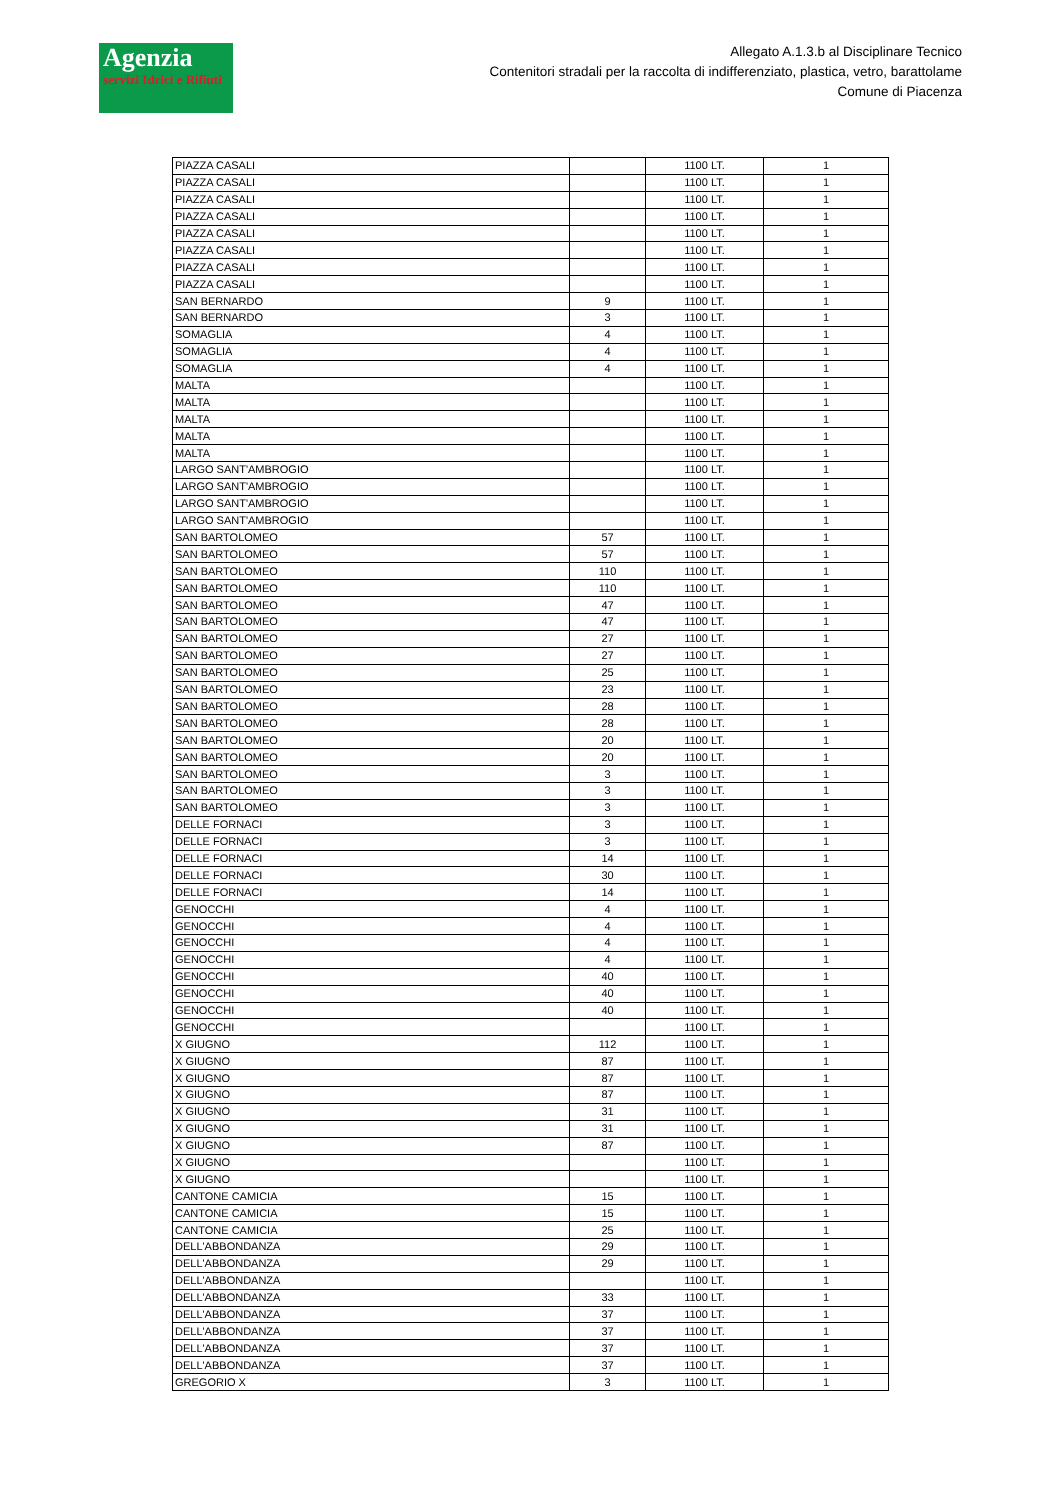Agenzia
servizi Idrici e Rifiuti
Allegato A.1.3.b al Disciplinare Tecnico
Contenitori stradali per la raccolta di indifferenziato, plastica, vetro, barattolame
Comune di Piacenza
| PIAZZA CASALI | | 1100 LT. | 1 |
| PIAZZA CASALI | | 1100 LT. | 1 |
| PIAZZA CASALI | | 1100 LT. | 1 |
| PIAZZA CASALI | | 1100 LT. | 1 |
| PIAZZA CASALI | | 1100 LT. | 1 |
| PIAZZA CASALI | | 1100 LT. | 1 |
| PIAZZA CASALI | | 1100 LT. | 1 |
| PIAZZA CASALI | | 1100 LT. | 1 |
| SAN BERNARDO | 9 | 1100 LT. | 1 |
| SAN BERNARDO | 3 | 1100 LT. | 1 |
| SOMAGLIA | 4 | 1100 LT. | 1 |
| SOMAGLIA | 4 | 1100 LT. | 1 |
| SOMAGLIA | 4 | 1100 LT. | 1 |
| MALTA | | 1100 LT. | 1 |
| MALTA | | 1100 LT. | 1 |
| MALTA | | 1100 LT. | 1 |
| MALTA | | 1100 LT. | 1 |
| MALTA | | 1100 LT. | 1 |
| LARGO SANT'AMBROGIO | | 1100 LT. | 1 |
| LARGO SANT'AMBROGIO | | 1100 LT. | 1 |
| LARGO SANT'AMBROGIO | | 1100 LT. | 1 |
| LARGO SANT'AMBROGIO | | 1100 LT. | 1 |
| SAN BARTOLOMEO | 57 | 1100 LT. | 1 |
| SAN BARTOLOMEO | 57 | 1100 LT. | 1 |
| SAN BARTOLOMEO | 110 | 1100 LT. | 1 |
| SAN BARTOLOMEO | 110 | 1100 LT. | 1 |
| SAN BARTOLOMEO | 47 | 1100 LT. | 1 |
| SAN BARTOLOMEO | 47 | 1100 LT. | 1 |
| SAN BARTOLOMEO | 27 | 1100 LT. | 1 |
| SAN BARTOLOMEO | 27 | 1100 LT. | 1 |
| SAN BARTOLOMEO | 25 | 1100 LT. | 1 |
| SAN BARTOLOMEO | 23 | 1100 LT. | 1 |
| SAN BARTOLOMEO | 28 | 1100 LT. | 1 |
| SAN BARTOLOMEO | 28 | 1100 LT. | 1 |
| SAN BARTOLOMEO | 20 | 1100 LT. | 1 |
| SAN BARTOLOMEO | 20 | 1100 LT. | 1 |
| SAN BARTOLOMEO | 3 | 1100 LT. | 1 |
| SAN BARTOLOMEO | 3 | 1100 LT. | 1 |
| SAN BARTOLOMEO | 3 | 1100 LT. | 1 |
| DELLE FORNACI | 3 | 1100 LT. | 1 |
| DELLE FORNACI | 3 | 1100 LT. | 1 |
| DELLE FORNACI | 14 | 1100 LT. | 1 |
| DELLE FORNACI | 30 | 1100 LT. | 1 |
| DELLE FORNACI | 14 | 1100 LT. | 1 |
| GENOCCHI | 4 | 1100 LT. | 1 |
| GENOCCHI | 4 | 1100 LT. | 1 |
| GENOCCHI | 4 | 1100 LT. | 1 |
| GENOCCHI | 4 | 1100 LT. | 1 |
| GENOCCHI | 40 | 1100 LT. | 1 |
| GENOCCHI | 40 | 1100 LT. | 1 |
| GENOCCHI | 40 | 1100 LT. | 1 |
| GENOCCHI | | 1100 LT. | 1 |
| X GIUGNO | 112 | 1100 LT. | 1 |
| X GIUGNO | 87 | 1100 LT. | 1 |
| X GIUGNO | 87 | 1100 LT. | 1 |
| X GIUGNO | 87 | 1100 LT. | 1 |
| X GIUGNO | 31 | 1100 LT. | 1 |
| X GIUGNO | 31 | 1100 LT. | 1 |
| X GIUGNO | 87 | 1100 LT. | 1 |
| X GIUGNO | | 1100 LT. | 1 |
| X GIUGNO | | 1100 LT. | 1 |
| CANTONE CAMICIA | 15 | 1100 LT. | 1 |
| CANTONE CAMICIA | 15 | 1100 LT. | 1 |
| CANTONE CAMICIA | 25 | 1100 LT. | 1 |
| DELL'ABBONDANZA | 29 | 1100 LT. | 1 |
| DELL'ABBONDANZA | 29 | 1100 LT. | 1 |
| DELL'ABBONDANZA | | 1100 LT. | 1 |
| DELL'ABBONDANZA | 33 | 1100 LT. | 1 |
| DELL'ABBONDANZA | 37 | 1100 LT. | 1 |
| DELL'ABBONDANZA | 37 | 1100 LT. | 1 |
| DELL'ABBONDANZA | 37 | 1100 LT. | 1 |
| DELL'ABBONDANZA | 37 | 1100 LT. | 1 |
| GREGORIO X | 3 | 1100 LT. | 1 |